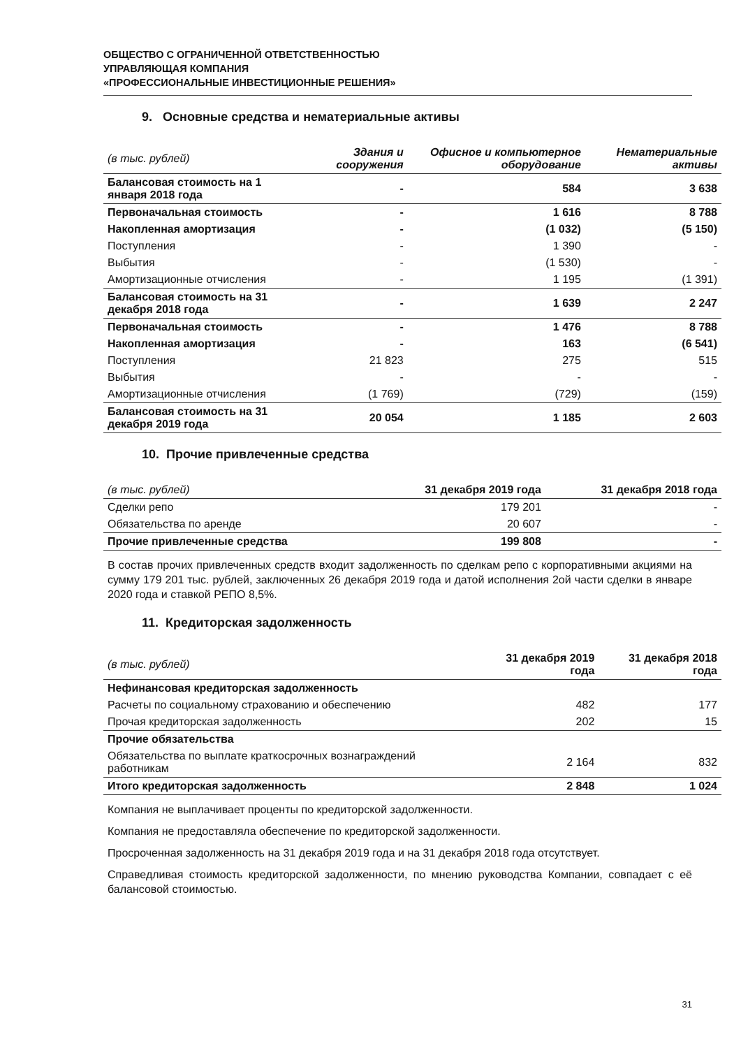ОБЩЕСТВО С ОГРАНИЧЕННОЙ ОТВЕТСТВЕННОСТЬЮ
УПРАВЛЯЮЩАЯ КОМПАНИЯ
«ПРОФЕССИОНАЛЬНЫЕ ИНВЕСТИЦИОННЫЕ РЕШЕНИЯ»
9. Основные средства и нематериальные активы
| (в тыс. рублей) | Здания и сооружения | Офисное и компьютерное оборудование | Нематериальные активы |
| --- | --- | --- | --- |
| Балансовая стоимость на 1 января 2018 года | - | 584 | 3 638 |
| Первоначальная стоимость | - | 1 616 | 8 788 |
| Накопленная амортизация | - | (1 032) | (5 150) |
| Поступления | - | 1 390 | - |
| Выбытия | - | (1 530) | - |
| Амортизационные отчисления | - | 1 195 | (1 391) |
| Балансовая стоимость на 31 декабря 2018 года | - | 1 639 | 2 247 |
| Первоначальная стоимость | - | 1 476 | 8 788 |
| Накопленная амортизация | - | 163 | (6 541) |
| Поступления | 21 823 | 275 | 515 |
| Выбытия | - | - | - |
| Амортизационные отчисления | (1 769) | (729) | (159) |
| Балансовая стоимость на 31 декабря 2019 года | 20 054 | 1 185 | 2 603 |
10. Прочие привлеченные средства
| (в тыс. рублей) | 31 декабря 2019 года | 31 декабря 2018 года |
| --- | --- | --- |
| Сделки репо | 179 201 | - |
| Обязательства по аренде | 20 607 | - |
| Прочие привлеченные средства | 199 808 | - |
В состав прочих привлеченных средств входит задолженность по сделкам репо с корпоративными акциями на сумму 179 201 тыс. рублей, заключенных 26 декабря 2019 года и датой исполнения 2ой части сделки в январе 2020 года и ставкой РЕПО 8,5%.
11. Кредиторская задолженность
| (в тыс. рублей) | 31 декабря 2019 года | 31 декабря 2018 года |
| --- | --- | --- |
| Нефинансовая кредиторская задолженность | | |
| Расчеты по социальному страхованию и обеспечению | 482 | 177 |
| Прочая кредиторская задолженность | 202 | 15 |
| Прочие обязательства | | |
| Обязательства по выплате краткосрочных вознаграждений работникам | 2 164 | 832 |
| Итого кредиторская задолженность | 2 848 | 1 024 |
Компания не выплачивает проценты по кредиторской задолженности.
Компания не предоставляла обеспечение по кредиторской задолженности.
Просроченная задолженность на 31 декабря 2019 года и на 31 декабря 2018 года отсутствует.
Справедливая стоимость кредиторской задолженности, по мнению руководства Компании, совпадает с её балансовой стоимостью.
31